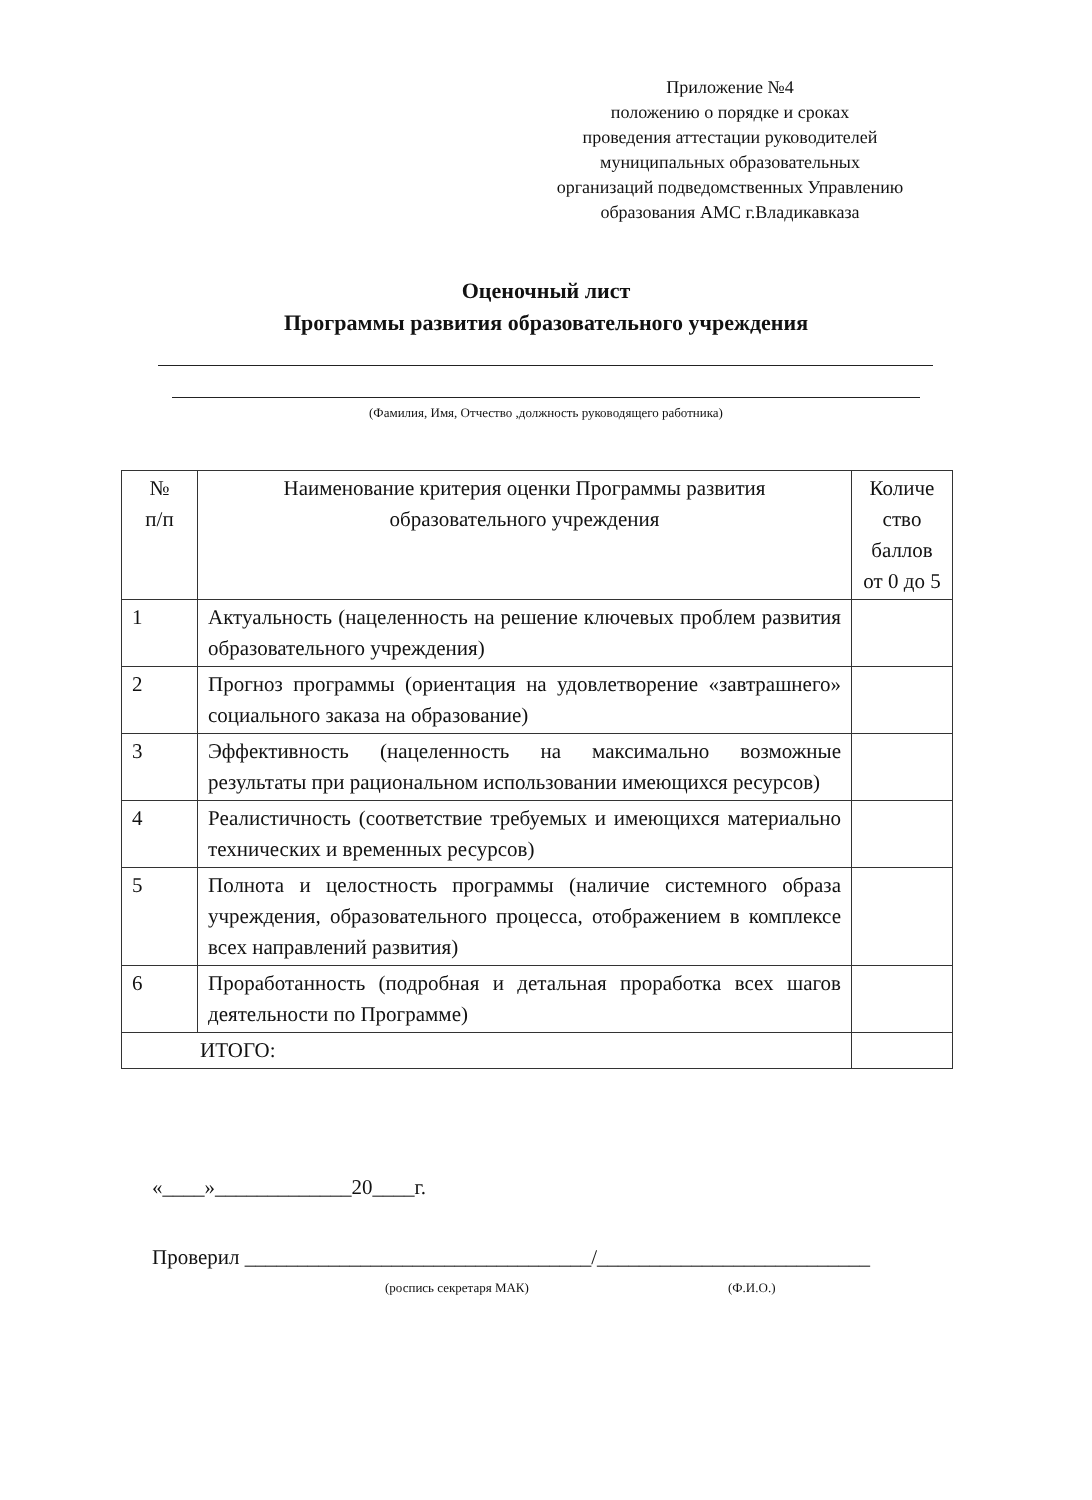Приложение №4
положению о порядке и сроках
проведения аттестации руководителей
муниципальных образовательных
организаций подведомственных Управлению
образования АМС г.Владикавказа
Оценочный лист
Программы развития образовательного учреждения
(Фамилия, Имя, Отчество ,должность руководящего работника)
| № п/п | Наименование критерия оценки Программы развития образовательного учреждения | Количе ство баллов от 0 до 5 |
| --- | --- | --- |
| 1 | Актуальность (нацеленность на решение ключевых проблем развития образовательного учреждения) | |
| 2 | Прогноз программы (ориентация на удовлетворение «завтрашнего» социального заказа на образование) | |
| 3 | Эффективность (нацеленность на максимально возможные результаты при рациональном использовании имеющихся ресурсов) | |
| 4 | Реалистичность (соответствие требуемых и имеющихся материально технических и временных ресурсов) | |
| 5 | Полнота и целостность программы (наличие системного образа учреждения, образовательного процесса, отображением в комплексе всех направлений развития) | |
| 6 | Проработанность (подробная и детальная проработка всех шагов деятельности по Программе) | |
| ИТОГО: | | |
«____»_____________20____г.
Проверил _________________________________/__________________________
(роспись секретаря МАК) (Ф.И.О.)